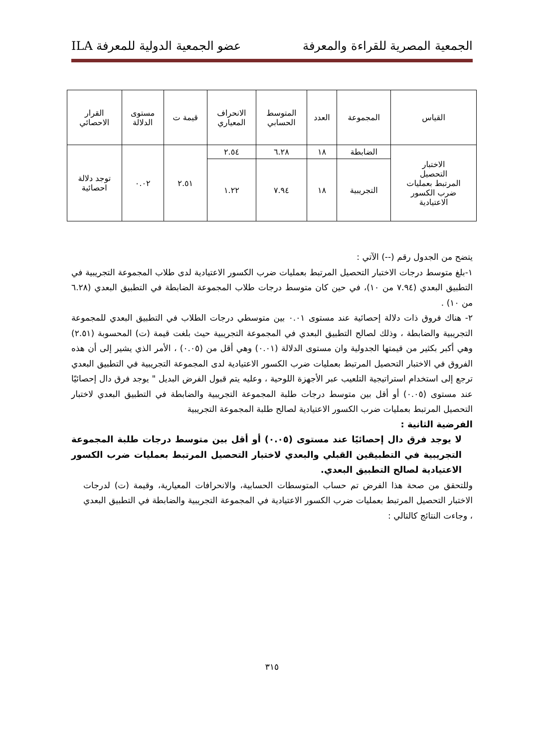الجمعية المصرية للقراءة والمعرفة عضو الجمعية الدولية للمعرفة ILA
| القياس | المجموعة | العدد | المتوسط الحسابي | الانحراف المعياري | قيمة ت | مستوى الدلالة | القرار الاحصائي |
| --- | --- | --- | --- | --- | --- | --- | --- |
| الاختبار التحصيل المرتبط بعمليات ضرب الكسور الاعتيادية | الضابطة | ١٨ | ٦.٢٨ | ٢.٥٤ | ٢.٥١ | ٠.٠٢ | توجد دلالة احصائية |
| | التجريبية | ١٨ | ٧.٩٤ | ١.٢٢ | | | |
يتضح من الجدول رقم (--) الآتي :
١-بلغ متوسط درجات الاختبار التحصيل المرتبط بعمليات ضرب الكسور الاعتيادية لدى طلاب المجموعة التجريبية في التطبيق البعدي (٧.٩٤ من ١٠)، في حين كان متوسط درجات طلاب المجموعة الضابطة في التطبيق البعدي (٦.٢٨ من ١٠) .
٢- هناك فروق ذات دلالة إحصائية عند مستوى ٠.٠١ بين متوسطي درجات الطلاب في التطبيق البعدي للمجموعة التجريبية والضابطة ، وذلك لصالح التطبيق البعدي في المجموعة التجريبية حيث بلغت قيمة (ت) المحسوبة (٢.٥١) وهي أكبر بكثير من قيمتها الجدولية وان مستوى الدلالة (٠.٠١) وهي أقل من (٠.٠٥) ، الأمر الذي يشير إلى أن هذه الفروق في الاختبار التحصيل المرتبط بعمليات ضرب الكسور الاعتيادية لدى المجموعة التجريبية في التطبيق البعدي ترجع إلى استخدام استراتيجية التلعيب عبر الأجهزة اللوحية ، وعليه يتم قبول الفرض البديل " يوجد فرق دال إحصائيًا عند مستوى (٠.٠٥) أو أقل بين متوسط درجات طلبة المجموعة التجريبية والضابطة في التطبيق البعدي لاختبار التحصيل المرتبط بعمليات ضرب الكسور الاعتيادية لصالح طلبة المجموعة التجريبية
الفرضية الثانية :
لا يوجد فرق دال إحصائيًا عند مستوى (٠.٠٥) أو أقل بين متوسط درجات طلبة المجموعة التجريبية في التطبيقين القبلي والبعدي لاختبار التحصيل المرتبط بعمليات ضرب الكسور الاعتيادية لصالح التطبيق البعدي.
وللتحقق من صحة هذا الفرض تم حساب المتوسطات الحسابية، والانحرافات المعيارية، وقيمة (ت) لدرجات الاختبار التحصيل المرتبط بعمليات ضرب الكسور الاعتيادية في المجموعة التجريبية والضابطة في التطبيق البعدي ، وجاءت النتائج كالتالي :
٣١٥